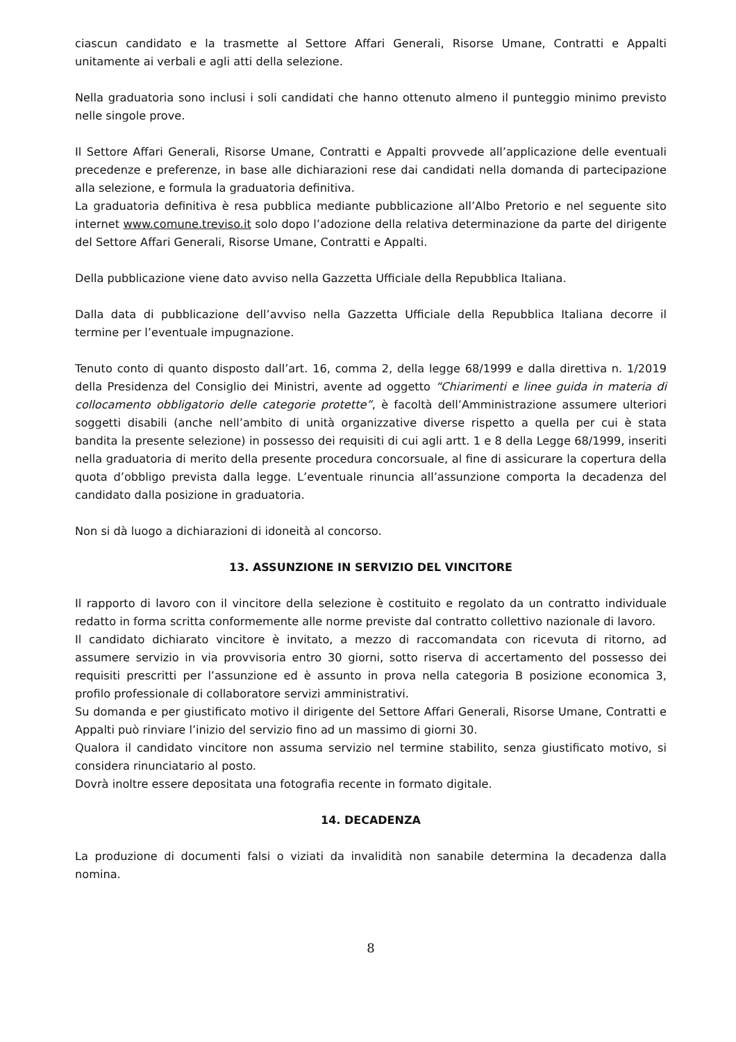ciascun candidato e la trasmette al Settore Affari Generali, Risorse Umane, Contratti e Appalti unitamente ai verbali e agli atti della selezione.
Nella graduatoria sono inclusi i soli candidati che hanno ottenuto almeno il punteggio minimo previsto nelle singole prove.
Il Settore Affari Generali, Risorse Umane, Contratti e Appalti provvede all’applicazione delle eventuali precedenze e preferenze, in base alle dichiarazioni rese dai candidati nella domanda di partecipazione alla selezione, e formula la graduatoria definitiva.
La graduatoria definitiva è resa pubblica mediante pubblicazione all’Albo Pretorio e nel seguente sito internet www.comune.treviso.it solo dopo l’adozione della relativa determinazione da parte del dirigente del Settore Affari Generali, Risorse Umane, Contratti e Appalti.
Della pubblicazione viene dato avviso nella Gazzetta Ufficiale della Repubblica Italiana.
Dalla data di pubblicazione dell’avviso nella Gazzetta Ufficiale della Repubblica Italiana decorre il termine per l’eventuale impugnazione.
Tenuto conto di quanto disposto dall’art. 16, comma 2, della legge 68/1999 e dalla direttiva n. 1/2019 della Presidenza del Consiglio dei Ministri, avente ad oggetto “Chiarimenti e linee guida in materia di collocamento obbligatorio delle categorie protette”, è facoltà dell’Amministrazione assumere ulteriori soggetti disabili (anche nell’ambito di unità organizzative diverse rispetto a quella per cui è stata bandita la presente selezione) in possesso dei requisiti di cui agli artt. 1 e 8 della Legge 68/1999, inseriti nella graduatoria di merito della presente procedura concorsuale, al fine di assicurare la copertura della quota d’obbligo prevista dalla legge. L’eventuale rinuncia all’assunzione comporta la decadenza del candidato dalla posizione in graduatoria.
Non si dà luogo a dichiarazioni di idoneità al concorso.
13. ASSUNZIONE IN SERVIZIO DEL VINCITORE
Il rapporto di lavoro con il vincitore della selezione è costituito e regolato da un contratto individuale redatto in forma scritta conformemente alle norme previste dal contratto collettivo nazionale di lavoro.
Il candidato dichiarato vincitore è invitato, a mezzo di raccomandata con ricevuta di ritorno, ad assumere servizio in via provvisoria entro 30 giorni, sotto riserva di accertamento del possesso dei requisiti prescritti per l’assunzione ed è assunto in prova nella categoria B posizione economica 3, profilo professionale di collaboratore servizi amministrativi.
Su domanda e per giustificato motivo il dirigente del Settore Affari Generali, Risorse Umane, Contratti e Appalti può rinviare l’inizio del servizio fino ad un massimo di giorni 30.
Qualora il candidato vincitore non assuma servizio nel termine stabilito, senza giustificato motivo, si considera rinunciatario al posto.
Dovrà inoltre essere depositata una fotografia recente in formato digitale.
14. DECADENZA
La produzione di documenti falsi o viziati da invalidità non sanabile determina la decadenza dalla nomina.
8